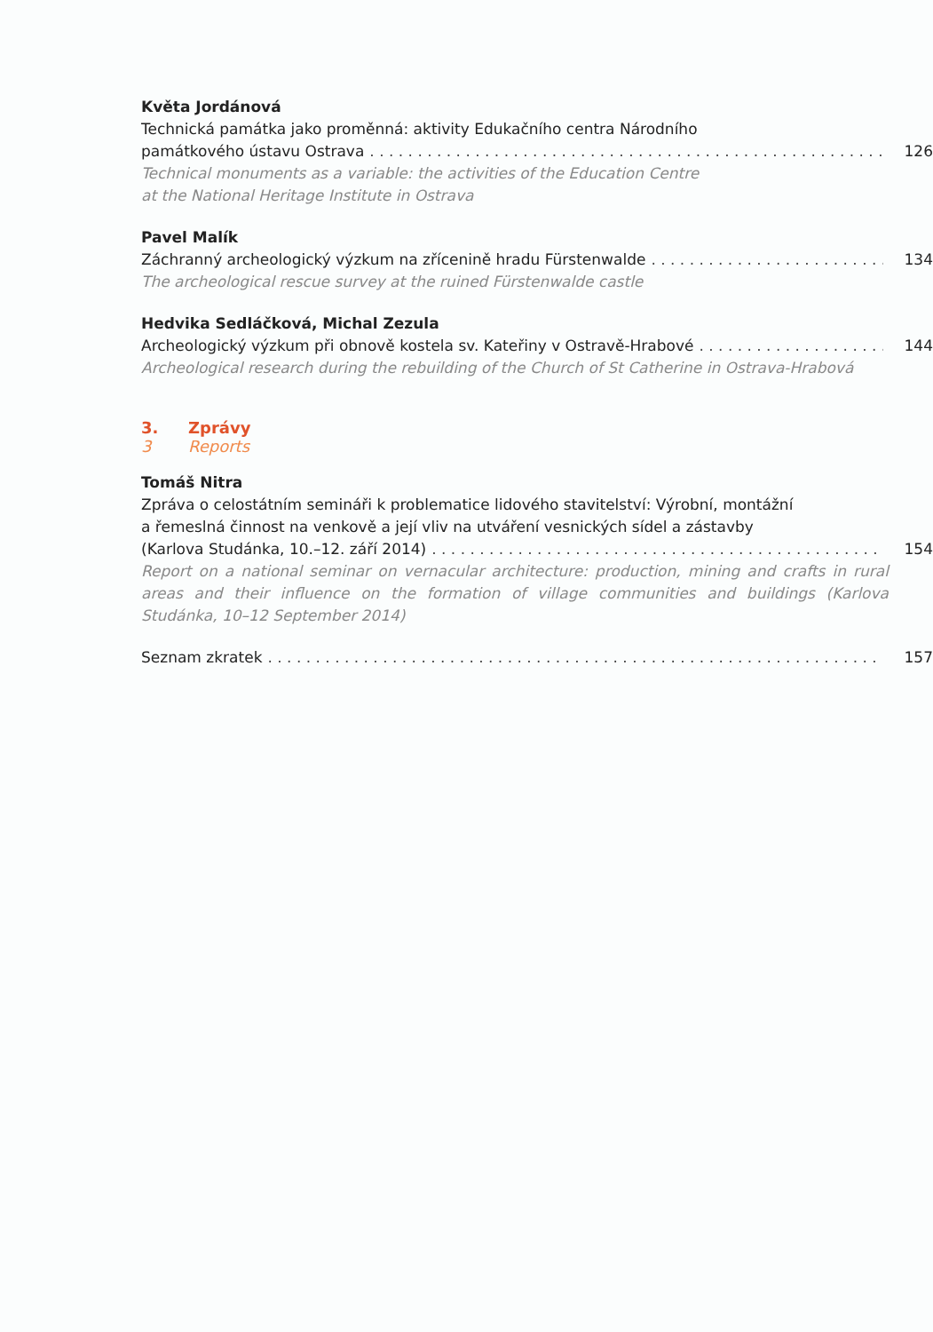Květa Jordánová
Technická památka jako proměnná: aktivity Edukačního centra Národního
památkového ústavu Ostrava 126
Technical monuments as a variable: the activities of the Education Centre
at the National Heritage Institute in Ostrava
Pavel Malík
Záchranný archeologický výzkum na zřícenině hradu Fürstenwalde 134
The archeological rescue survey at the ruined Fürstenwalde castle
Hedvika Sedláčková, Michal Zezula
Archeologický výzkum při obnově kostela sv. Kateřiny v Ostravě-Hrabové 144
Archeological research during the rebuilding of the Church of St Catherine in Ostrava-Hrabová
3. Zprávy
3 Reports
Tomáš Nitra
Zpráva o celostátním semináři k problematice lidového stavitelství: Výrobní, montážní
a řemeslná činnost na venkově a její vliv na utváření vesnických sídel a zástavby
(Karlova Studánka, 10.–12. září 2014) 154
Report on a national seminar on vernacular architecture: production, mining and crafts in rural areas and their influence on the formation of village communities and buildings (Karlova Studánka, 10–12 September 2014)
Seznam zkratek 157